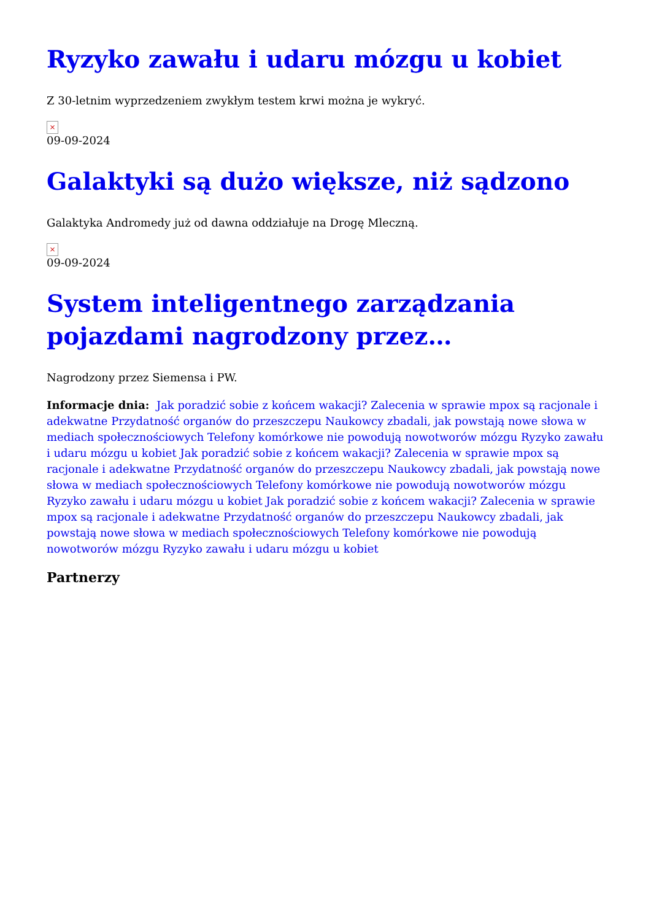Ryzyko zawału i udaru mózgu u kobiet
Z 30-letnim wyprzedzeniem zwykłym testem krwi można je wykryć.
×
09-09-2024
Galaktyki są dużo większe, niż sądzono
Galaktyka Andromedy już od dawna oddziałuje na Drogę Mleczną.
×
09-09-2024
System inteligentnego zarządzania pojazdami nagrodzony przez…
Nagrodzony przez Siemensa i PW.
Informacje dnia: Jak poradzić sobie z końcem wakacji? Zalecenia w sprawie mpox są racjonale i adekwatne Przydatność organów do przeszczepu Naukowcy zbadali, jak powstają nowe słowa w mediach społecznościowych Telefony komórkowe nie powodują nowotworów mózgu Ryzyko zawału i udaru mózgu u kobiet Jak poradzić sobie z końcem wakacji? Zalecenia w sprawie mpox są racjonale i adekwatne Przydatność organów do przeszczepu Naukowcy zbadali, jak powstają nowe słowa w mediach społecznościowych Telefony komórkowe nie powodują nowotworów mózgu Ryzyko zawału i udaru mózgu u kobiet Jak poradzić sobie z końcem wakacji? Zalecenia w sprawie mpox są racjonale i adekwatne Przydatność organów do przeszczepu Naukowcy zbadali, jak powstają nowe słowa w mediach społecznościowych Telefony komórkowe nie powodują nowotworów mózgu Ryzyko zawału i udaru mózgu u kobiet
Partnerzy